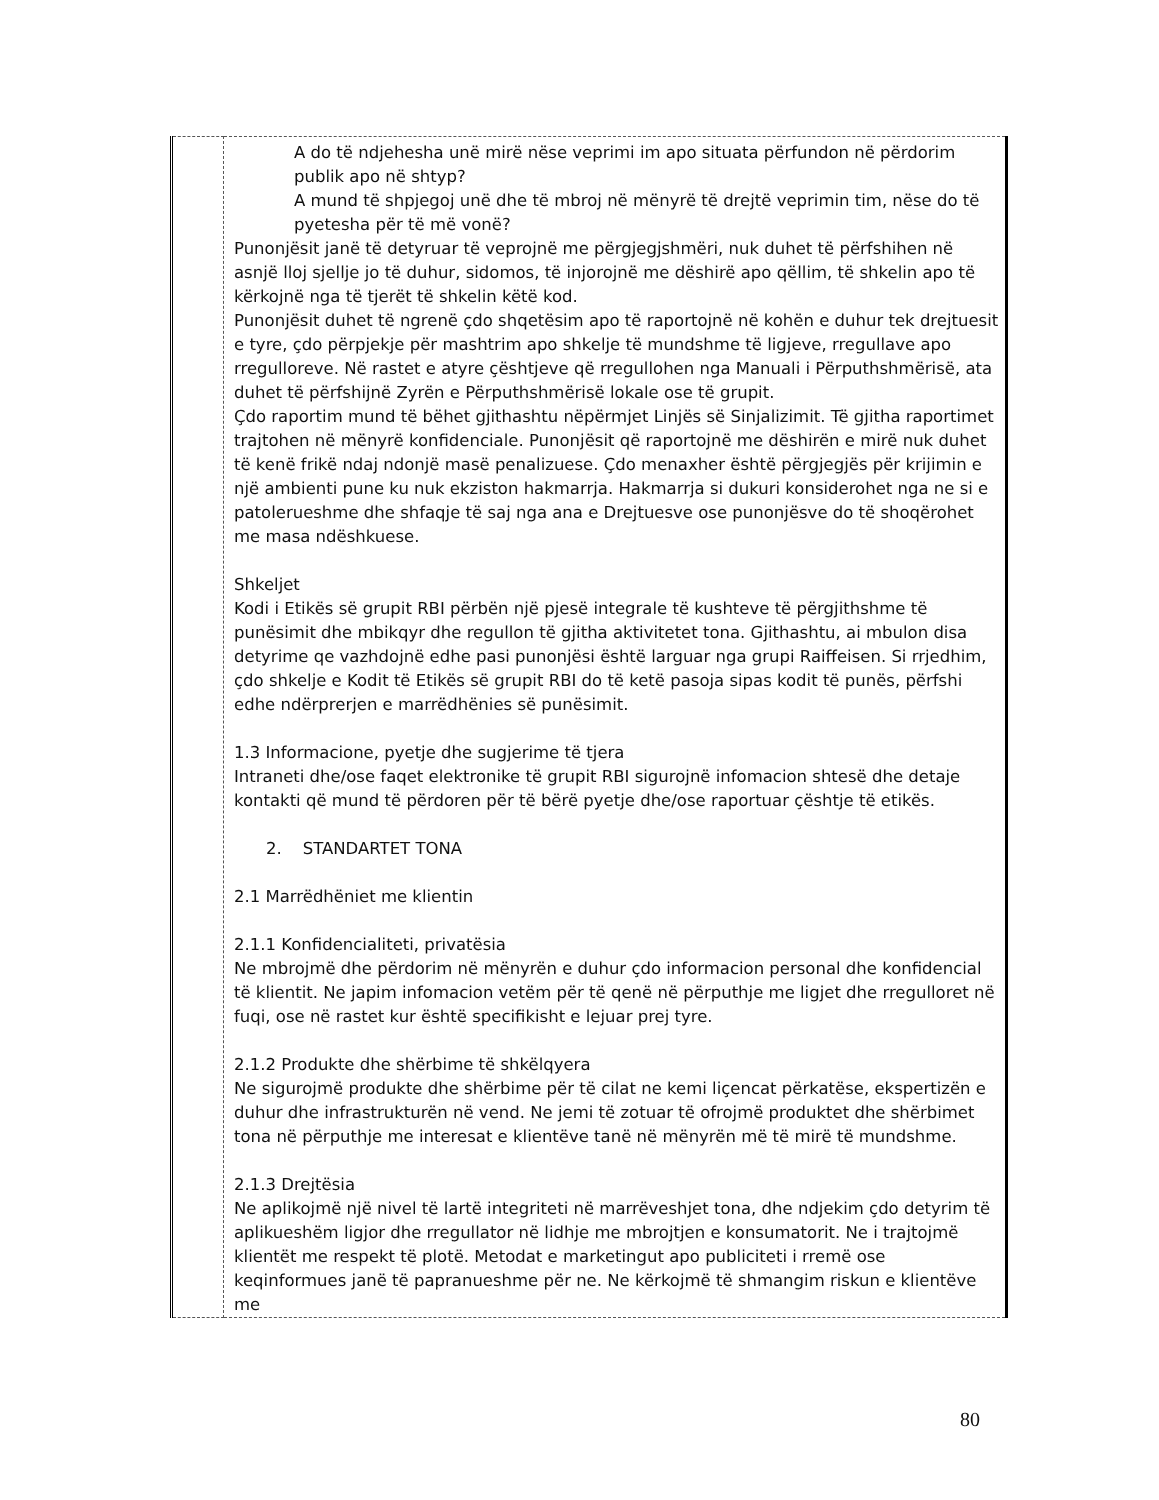| | A do të ndjehesha unë mirë nëse veprimi im apo situata përfundon në përdorim publik apo në shtyp? A mund të shpjegoj unë dhe të mbroj në mënyrë të drejtë veprimin tim, nëse do të pyetesha për të më vonë? Punonjësit janë të detyruar të veprojnë me përgjegjshmëri, nuk duhet të përfshihen në asnjë lloj sjellje jo të duhur, sidomos, të injorojnë me dëshirë apo qëllim, të shkelin apo të kërkojnë nga të tjerët të shkelin këtë kod. Punonjësit duhet të ngrenë çdo shqetësim apo të raportojnë në kohën e duhur tek drejtuesit e tyre, çdo përpjekje për mashtrim apo shkelje të mundshme të ligjeve, rregullave apo rregulloreve. Në rastet e atyre çështjeve që rregullohen nga Manuali i Përputhshmërisë, ata duhet të përfshijnë Zyrën e Përputhshmërisë lokale ose të grupit. Çdo raportim mund të bëhet gjithashtu nëpërmjet Linjës së Sinjalizimit. Të gjitha raportimet trajtohen në mënyrë konfidenciale. Punonjësit që raportojnë me dëshirën e mirë nuk duhet të kenë frikë ndaj ndonjë masë penalizuese. Çdo menaxher është përgjegjës për krijimin e një ambienti pune ku nuk ekziston hakmarrja. Hakmarrja si dukuri konsiderohet nga ne si e patolerueshme dhe shfaqje të saj nga ana e Drejtuesve ose punonjësve do të shoqërohet me masa ndëshkuese. Shkeljet Kodi i Etikës së grupit RBI përbën një pjesë integrale të kushteve të përgjithshme të punësimit dhe mbikqyr dhe regullon të gjitha aktivitetet tona. Gjithashtu, ai mbulon disa detyrime qe vazhdojnë edhe pasi punonjësi është larguar nga grupi Raiffeisen. Si rrjedhim, çdo shkelje e Kodit të Etikës së grupit RBI do të ketë pasoja sipas kodit të punës, përfshi edhe ndërprerjen e marrëdhënies së punësimit. 1.3 Informacione, pyetje dhe sugjerime të tjera Intraneti dhe/ose faqet elektronike të grupit RBI sigurojnë infomacion shtesë dhe detaje kontakti që mund të përdoren për të bërë pyetje dhe/ose raportuar çështje të etikës. 2. STANDARTET TONA 2.1 Marrëdhëniet me klientin 2.1.1 Konfidencialiteti, privatësia Ne mbrojmë dhe përdorim në mënyrën e duhur çdo informacion personal dhe konfidencial të klientit. Ne japim infomacion vetëm për të qenë në përputhje me ligjet dhe rregulloret në fuqi, ose në rastet kur është specifikisht e lejuar prej tyre. 2.1.2 Produkte dhe shërbime të shkëlqyera Ne sigurojmë produkte dhe shërbime për të cilat ne kemi liçencat përkatëse, ekspertizën e duhur dhe infrastrukturën në vend. Ne jemi të zotuar të ofrojmë produktet dhe shërbimet tona në përputhje me interesat e klientëve tanë në mënyrën më të mirë të mundshme. 2.1.3 Drejtësia Ne aplikojmë një nivel të lartë integriteti në marrëveshjet tona, dhe ndjekim çdo detyrim të aplikueshëm ligjor dhe rregullator në lidhje me mbrojtjen e konsumatorit. Ne i trajtojmë klientët me respekt të plotë. Metodat e marketingut apo publiciteti i rremë ose keqinformues janë të papranueshme për ne. Ne kërkojmë të shmangim riskun e klientëve me |
80